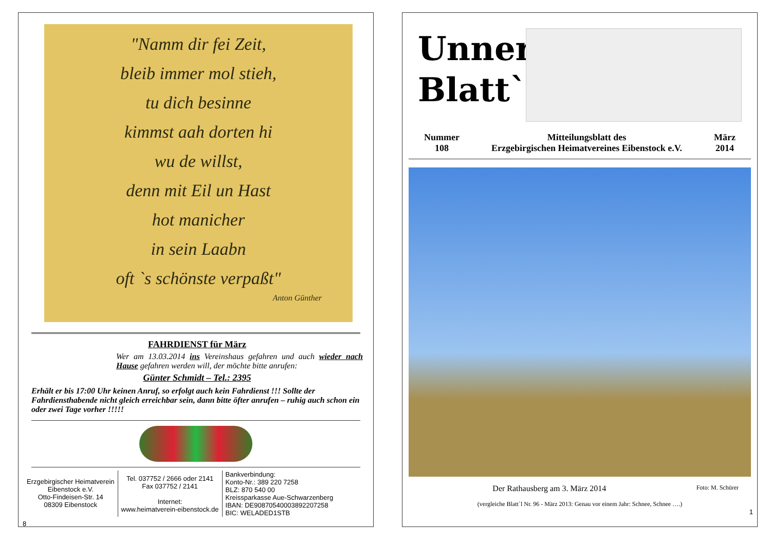"Namm dir fei Zeit,
bleib immer mol stieh,
tu dich besinne
kimmst aah dorten hi
wu de willst,
denn mit Eil un Hast
hot manicher
in sein Laabn
oft `s schönste verpaßt"
Anton Günther
FAHRDIENST für März
Wer am 13.03.2014 ins Vereinshaus gefahren und auch wieder nach Hause gefahren werden will, der möchte bitte anrufen:
Günter Schmidt – Tel.: 2395
Erhält er bis 17:00 Uhr keinen Anruf, so erfolgt auch kein Fahrdienst !!! Sollte der Fahrdiensthabende nicht gleich erreichbar sein, dann bitte öfter anrufen – ruhig auch schon ein oder zwei Tage vorher !!!!!
Erzgebirgischer Heimatverein
Eibenstock e.V.
Otto-Findeisen-Str. 14
08309 Eibenstock
Tel. 037752 / 2666 oder 2141
Fax 037752 / 2141
Internet:
www.heimatverein-eibenstock.de
Bankverbindung:
Konto-Nr.: 389 220 7258
BLZ: 870 540 00
Kreissparkasse Aue-Schwarzenberg
IBAN: DE90870540003892207258
BIC: WELADED1STB
8
Unner Blatt`l
Nummer
108
Mitteilungsblatt des
Erzgebirgischen Heimatvereines Eibenstock e.V.
März
2014
Der Rathausberg am 3. März 2014 Foto: M. Schürer
(vergleiche Blatt`l Nr. 96 - März 2013: Genau vor einem Jahr: Schnee, Schnee ….)
1